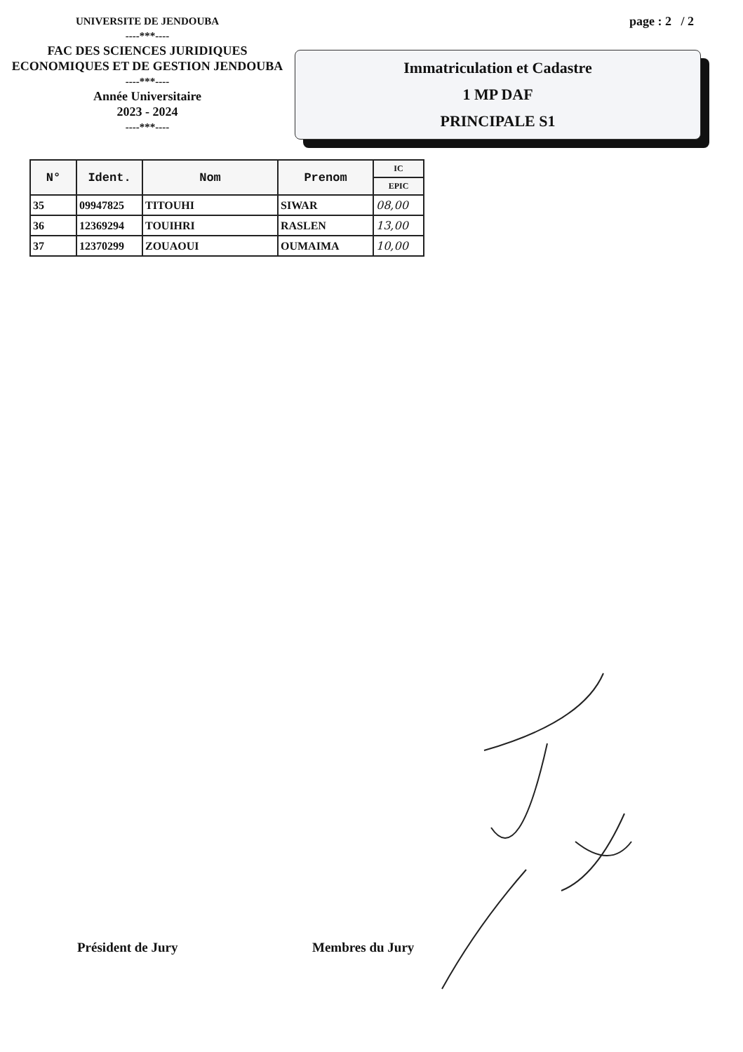UNIVERSITE DE JENDOUBA
----***----
FAC DES SCIENCES JURIDIQUES
ECONOMIQUES ET DE GESTION JENDOUBA
----***----
Année Universitaire
2023 - 2024
----***----
page : 2 / 2
Immatriculation et Cadastre
1 MP DAF
PRINCIPALE S1
| N° | Ident. | Nom | Prenom | IC |
| --- | --- | --- | --- | --- |
| | | | | EPIC |
| 35 | 09947825 | TITOUHI | SIWAR | 08,00 |
| 36 | 12369294 | TOUIHRI | RASLEN | 13,00 |
| 37 | 12370299 | ZOUAOUI | OUMAIMA | 10,00 |
Président de Jury Membres du Jury